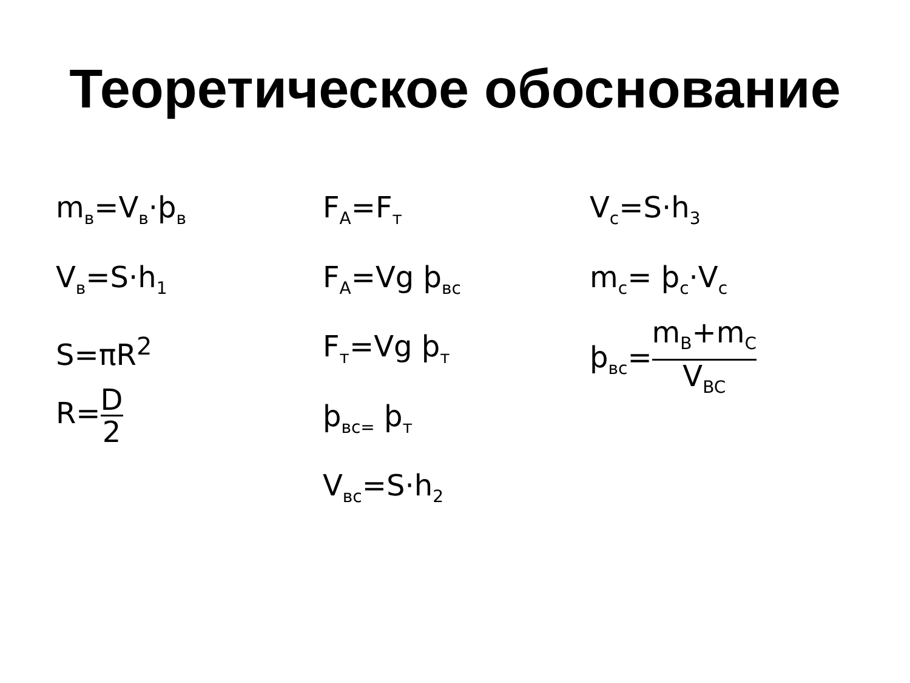Теоретическое обоснование
m<sub>в</sub>=V<sub>в</sub>·ϸ<sub>в</sub>
V<sub>в</sub>=S·h<sub>1</sub>
S=πR<sup>2</sup>
R=D 2
F<sub>A</sub>=F<sub>т</sub>
F<sub>A</sub>=Vg ϸ<sub>вс</sub>
F<sub>т</sub>=Vg ϸ<sub>т</sub>
ϸ<sub>вс=</sub> ϸ<sub>т</sub>
V<sub>вс</sub>=S·h<sub>2</sub>
V<sub>c</sub>=S·h<sub>3</sub>
m<sub>c</sub>= ϸ<sub>c</sub>·V<sub>c</sub>
ϸ<sub>вс</sub>=m<sub>B</sub>+m<sub>C</sub> V<sub>BC</sub>